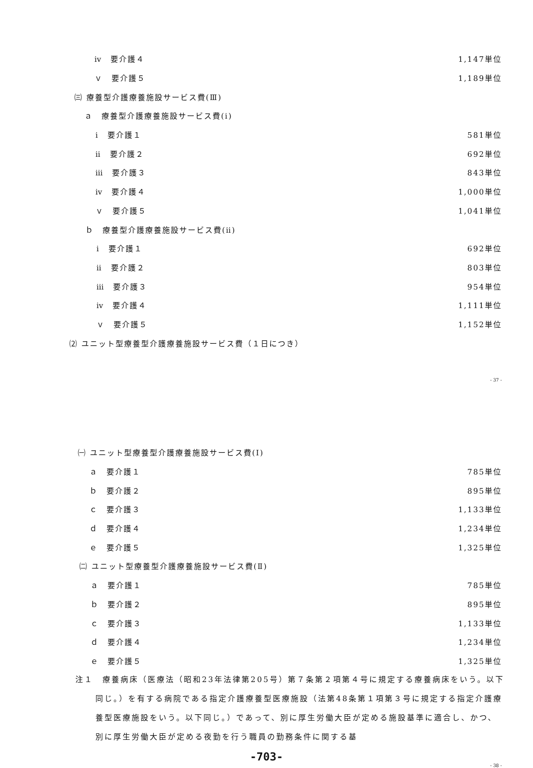ⅳ　要介護４ 1,147単位
ｖ　要介護５ 1,189単位
㈢ 療養型介護療養施設サービス費(Ⅲ)
ａ　療養型介護療養施設サービス費(ⅰ)
ⅰ　要介護１ 581単位
ⅱ　要介護２ 692単位
ⅲ　要介護３ 843単位
ⅳ　要介護４ 1,000単位
ｖ　要介護５ 1,041単位
ｂ　療養型介護療養施設サービス費(ⅱ)
ⅰ　要介護１ 692単位
ⅱ　要介護２ 803単位
ⅲ　要介護３ 954単位
ⅳ　要介護４ 1,111単位
ｖ　要介護５ 1,152単位
⑵ ユニット型療養型介護療養施設サービス費（１日につき）
- 37 -
㈠ ユニット型療養型介護療養施設サービス費(Ⅰ)
ａ　要介護１ 785単位
ｂ　要介護２ 895単位
ｃ　要介護３ 1,133単位
ｄ　要介護４ 1,234単位
ｅ　要介護５ 1,325単位
㈡ ユニット型療養型介護療養施設サービス費(Ⅱ)
ａ　要介護１ 785単位
ｂ　要介護２ 895単位
ｃ　要介護３ 1,133単位
ｄ　要介護４ 1,234単位
ｅ　要介護５ 1,325単位
注１　療養病床（医療法（昭和23年法律第205号）第７条第２項第４号に規定する療養病床をいう。以下同じ。）を有する病院である指定介護療養型医療施設（法第48条第１項第３号に規定する指定介護療養型医療施設をいう。以下同じ。）であって、別に厚生労働大臣が定める施設基準に適合し、かつ、別に厚生労働大臣が定める夜勤を行う職員の勤務条件に関する基
-703-
- 38 -